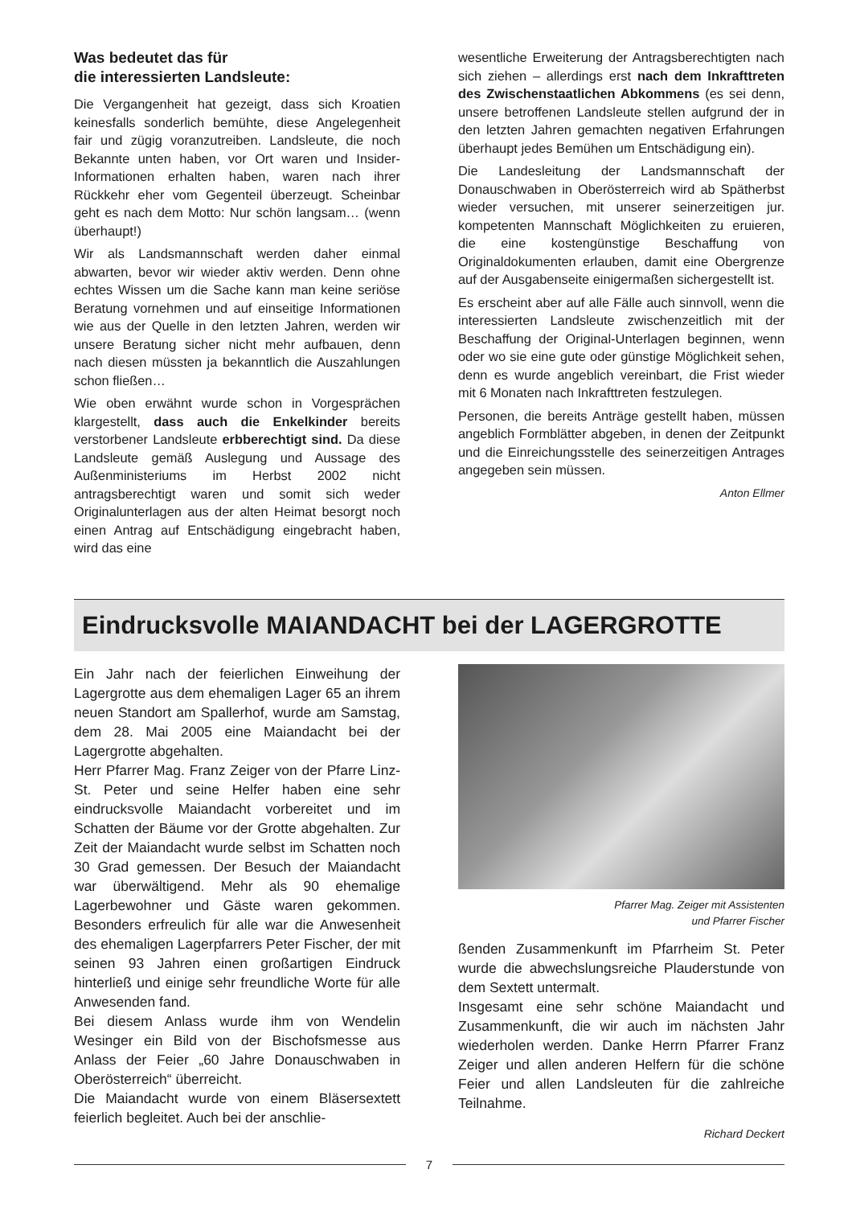Was bedeutet das für
die interessierten Landsleute:
Die Vergangenheit hat gezeigt, dass sich Kroatien keinesfalls sonderlich bemühte, diese Angelegenheit fair und zügig voranzutreiben. Landsleute, die noch Bekannte unten haben, vor Ort waren und Insider-Informationen erhalten haben, waren nach ihrer Rückkehr eher vom Gegenteil überzeugt. Scheinbar geht es nach dem Motto: Nur schön langsam… (wenn überhaupt!)
Wir als Landsmannschaft werden daher einmal abwarten, bevor wir wieder aktiv werden. Denn ohne echtes Wissen um die Sache kann man keine seriöse Beratung vornehmen und auf einseitige Informationen wie aus der Quelle in den letzten Jahren, werden wir unsere Beratung sicher nicht mehr aufbauen, denn nach diesen müssten ja bekanntlich die Auszahlungen schon fließen…
Wie oben erwähnt wurde schon in Vorgesprächen klargestellt, dass auch die Enkelkinder bereits verstorbener Landsleute erbberechtigt sind. Da diese Landsleute gemäß Auslegung und Aussage des Außenministeriums im Herbst 2002 nicht antragsberechtigt waren und somit sich weder Originalunterlagen aus der alten Heimat besorgt noch einen Antrag auf Entschädigung eingebracht haben, wird das eine
wesentliche Erweiterung der Antragsberechtigten nach sich ziehen – allerdings erst nach dem Inkrafttreten des Zwischenstaatlichen Abkommens (es sei denn, unsere betroffenen Landsleute stellen aufgrund der in den letzten Jahren gemachten negativen Erfahrungen überhaupt jedes Bemühen um Entschädigung ein).
Die Landesleitung der Landsmannschaft der Donauschwaben in Oberösterreich wird ab Spätherbst wieder versuchen, mit unserer seinerzeitigen jur. kompetenten Mannschaft Möglichkeiten zu eruieren, die eine kostengünstige Beschaffung von Originaldokumenten erlauben, damit eine Obergrenze auf der Ausgabenseite einigermaßen sichergestellt ist.
Es erscheint aber auf alle Fälle auch sinnvoll, wenn die interessierten Landsleute zwischenzeitlich mit der Beschaffung der Original-Unterlagen beginnen, wenn oder wo sie eine gute oder günstige Möglichkeit sehen, denn es wurde angeblich vereinbart, die Frist wieder mit 6 Monaten nach Inkrafttreten festzulegen.
Personen, die bereits Anträge gestellt haben, müssen angeblich Formblätter abgeben, in denen der Zeitpunkt und die Einreichungsstelle des seinerzeitigen Antrages angegeben sein müssen.
Anton Ellmer
Eindrucksvolle MAIANDACHT bei der LAGERGROTTE
Ein Jahr nach der feierlichen Einweihung der Lagergrotte aus dem ehemaligen Lager 65 an ihrem neuen Standort am Spallerhof, wurde am Samstag, dem 28. Mai 2005 eine Maiandacht bei der Lagergrotte abgehalten.
Herr Pfarrer Mag. Franz Zeiger von der Pfarre Linz-St. Peter und seine Helfer haben eine sehr eindrucksvolle Maiandacht vorbereitet und im Schatten der Bäume vor der Grotte abgehalten. Zur Zeit der Maiandacht wurde selbst im Schatten noch 30 Grad gemessen. Der Besuch der Maiandacht war überwältigend. Mehr als 90 ehemalige Lagerbewohner und Gäste waren gekommen. Besonders erfreulich für alle war die Anwesenheit des ehemaligen Lagerpfarrers Peter Fischer, der mit seinen 93 Jahren einen großartigen Eindruck hinterließ und einige sehr freundliche Worte für alle Anwesenden fand.
Bei diesem Anlass wurde ihm von Wendelin Wesinger ein Bild von der Bischofsmesse aus Anlass der Feier „60 Jahre Donauschwaben in Oberösterreich“ überreicht.
Die Maiandacht wurde von einem Bläsersextett feierlich begleitet. Auch bei der anschlie-
Pfarrer Mag. Zeiger mit Assistenten
und Pfarrer Fischer
ßenden Zusammenkunft im Pfarrheim St. Peter wurde die abwechslungsreiche Plauderstunde von dem Sextett untermalt.
Insgesamt eine sehr schöne Maiandacht und Zusammenkunft, die wir auch im nächsten Jahr wiederholen werden. Danke Herrn Pfarrer Franz Zeiger und allen anderen Helfern für die schöne Feier und allen Landsleuten für die zahlreiche Teilnahme.
Richard Deckert
7